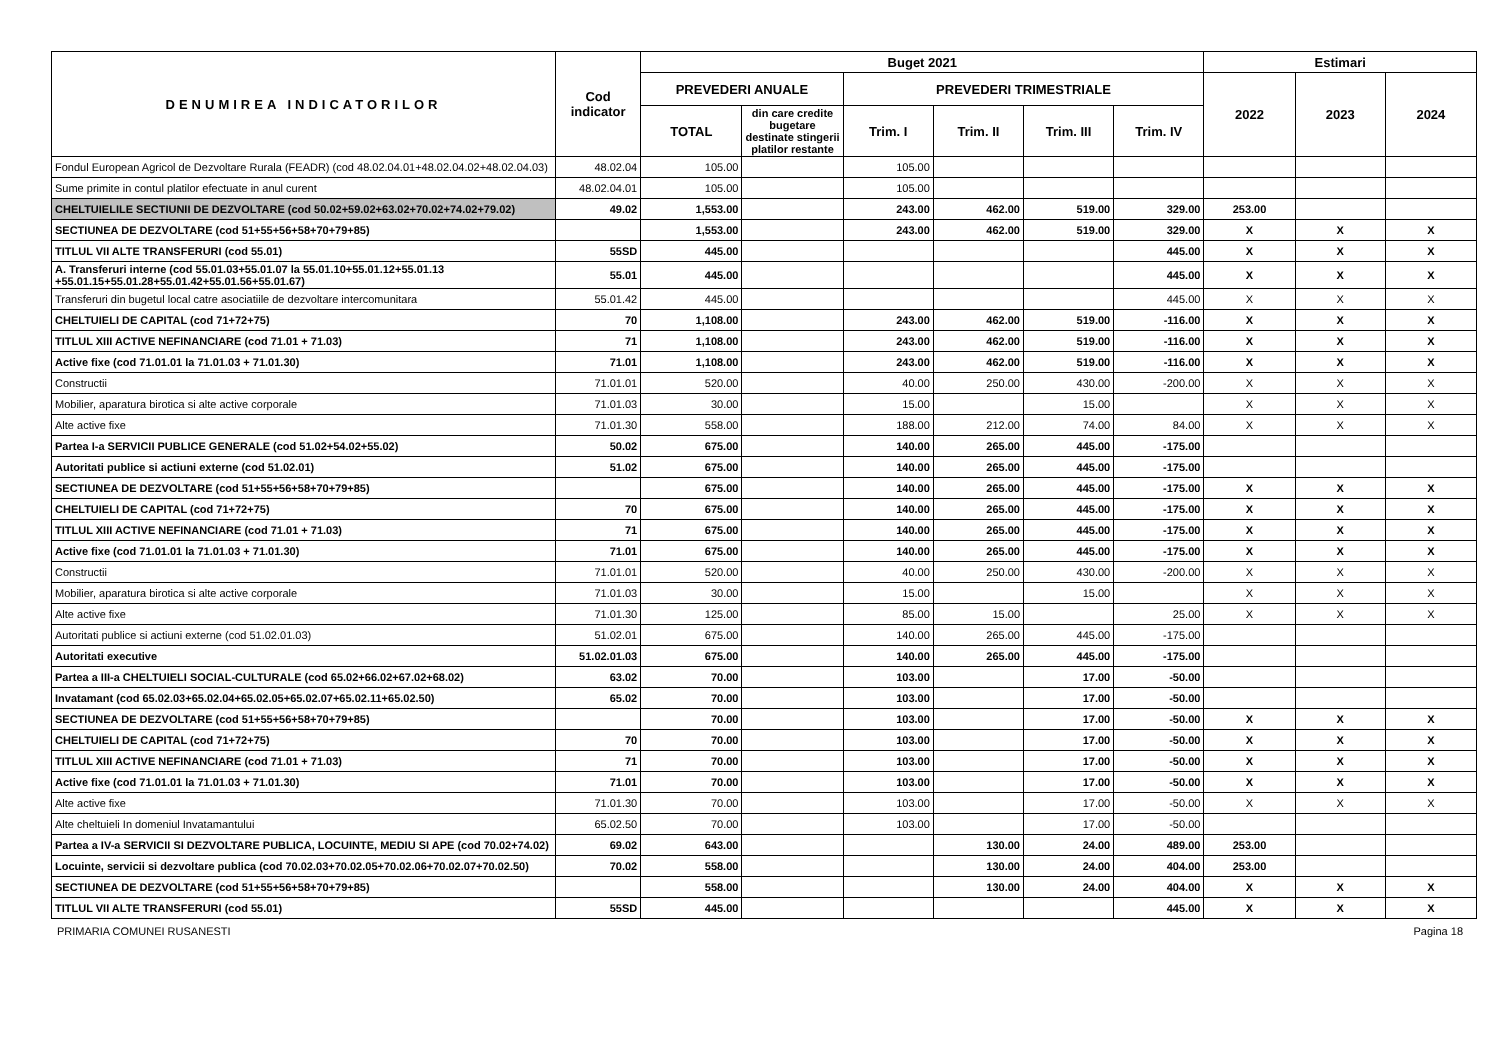| DENUMIREA INDICATORILOR | Cod indicator | Buget 2021 | | | | | | Estimari | | |
| --- | --- | --- | --- | --- | --- | --- | --- | --- | --- | --- |
| | | PREVEDERI ANUALE | | PREVEDERI TRIMESTRIALE | | | | 2022 | 2023 | 2024 |
| | | TOTAL | din care credite bugetare destinate stingerii platilor restante | Trim. I | Trim. II | Trim. III | Trim. IV | | | |
| Fondul European Agricol de Dezvoltare Rurala (FEADR) (cod 48.02.04.01+48.02.04.02+48.02.04.03) | 48.02.04 | 105.00 | | 105.00 | | | | | | |
| Sume primite in contul platilor efectuate in anul curent | 48.02.04.01 | 105.00 | | 105.00 | | | | | | |
| CHELTUIELILE SECTIUNII DE DEZVOLTARE (cod 50.02+59.02+63.02+70.02+74.02+79.02) | 49.02 | 1,553.00 | | 243.00 | 462.00 | 519.00 | 329.00 | 253.00 | | |
| SECTIUNEA DE DEZVOLTARE (cod 51+55+56+58+70+79+85) | | 1,553.00 | | 243.00 | 462.00 | 519.00 | 329.00 | X | X | X |
| TITLUL VII ALTE TRANSFERURI (cod 55.01) | 55SD | 445.00 | | | | | 445.00 | X | X | X |
| A. Transferuri interne (cod 55.01.03+55.01.07 la 55.01.10+55.01.12+55.01.13 +55.01.15+55.01.28+55.01.42+55.01.56+55.01.67) | 55.01 | 445.00 | | | | | 445.00 | X | X | X |
| Transferuri din bugetul local catre asociatiile de dezvoltare intercomunitara | 55.01.42 | 445.00 | | | | | 445.00 | X | X | X |
| CHELTUIELI DE CAPITAL (cod 71+72+75) | 70 | 1,108.00 | | 243.00 | 462.00 | 519.00 | -116.00 | X | X | X |
| TITLUL XIII ACTIVE NEFINANCIARE (cod 71.01 + 71.03) | 71 | 1,108.00 | | 243.00 | 462.00 | 519.00 | -116.00 | X | X | X |
| Active fixe (cod 71.01.01 la 71.01.03 + 71.01.30) | 71.01 | 1,108.00 | | 243.00 | 462.00 | 519.00 | -116.00 | X | X | X |
| Constructii | 71.01.01 | 520.00 | | 40.00 | 250.00 | 430.00 | -200.00 | X | X | X |
| Mobilier, aparatura birotica si alte active corporale | 71.01.03 | 30.00 | | 15.00 | | 15.00 | | X | X | X |
| Alte active fixe | 71.01.30 | 558.00 | | 188.00 | 212.00 | 74.00 | 84.00 | X | X | X |
| Partea I-a SERVICII PUBLICE GENERALE (cod 51.02+54.02+55.02) | 50.02 | 675.00 | | 140.00 | 265.00 | 445.00 | -175.00 | | | |
| Autoritati publice si actiuni externe (cod 51.02.01) | 51.02 | 675.00 | | 140.00 | 265.00 | 445.00 | -175.00 | | | |
| SECTIUNEA DE DEZVOLTARE (cod 51+55+56+58+70+79+85) | | 675.00 | | 140.00 | 265.00 | 445.00 | -175.00 | X | X | X |
| CHELTUIELI DE CAPITAL (cod 71+72+75) | 70 | 675.00 | | 140.00 | 265.00 | 445.00 | -175.00 | X | X | X |
| TITLUL XIII ACTIVE NEFINANCIARE (cod 71.01 + 71.03) | 71 | 675.00 | | 140.00 | 265.00 | 445.00 | -175.00 | X | X | X |
| Active fixe (cod 71.01.01 la 71.01.03 + 71.01.30) | 71.01 | 675.00 | | 140.00 | 265.00 | 445.00 | -175.00 | X | X | X |
| Constructii | 71.01.01 | 520.00 | | 40.00 | 250.00 | 430.00 | -200.00 | X | X | X |
| Mobilier, aparatura birotica si alte active corporale | 71.01.03 | 30.00 | | 15.00 | | 15.00 | | X | X | X |
| Alte active fixe | 71.01.30 | 125.00 | | 85.00 | 15.00 | | 25.00 | X | X | X |
| Autoritati publice si actiuni externe (cod 51.02.01.03) | 51.02.01 | 675.00 | | 140.00 | 265.00 | 445.00 | -175.00 | | | |
| Autoritati executive | 51.02.01.03 | 675.00 | | 140.00 | 265.00 | 445.00 | -175.00 | | | |
| Partea a III-a CHELTUIELI SOCIAL-CULTURALE (cod 65.02+66.02+67.02+68.02) | 63.02 | 70.00 | | 103.00 | | 17.00 | -50.00 | | | |
| Invatamant (cod 65.02.03+65.02.04+65.02.05+65.02.07+65.02.11+65.02.50) | 65.02 | 70.00 | | 103.00 | | 17.00 | -50.00 | | | |
| SECTIUNEA DE DEZVOLTARE (cod 51+55+56+58+70+79+85) | | 70.00 | | 103.00 | | 17.00 | -50.00 | X | X | X |
| CHELTUIELI DE CAPITAL (cod 71+72+75) | 70 | 70.00 | | 103.00 | | 17.00 | -50.00 | X | X | X |
| TITLUL XIII ACTIVE NEFINANCIARE (cod 71.01 + 71.03) | 71 | 70.00 | | 103.00 | | 17.00 | -50.00 | X | X | X |
| Active fixe (cod 71.01.01 la 71.01.03 + 71.01.30) | 71.01 | 70.00 | | 103.00 | | 17.00 | -50.00 | X | X | X |
| Alte active fixe | 71.01.30 | 70.00 | | 103.00 | | 17.00 | -50.00 | X | X | X |
| Alte cheltuieli In domeniul Invatamantului | 65.02.50 | 70.00 | | 103.00 | | 17.00 | -50.00 | | | |
| Partea a IV-a SERVICII SI DEZVOLTARE PUBLICA, LOCUINTE, MEDIU SI APE (cod 70.02+74.02) | 69.02 | 643.00 | | | 130.00 | 24.00 | 489.00 | 253.00 | | |
| Locuinte, servicii si dezvoltare publica (cod 70.02.03+70.02.05+70.02.06+70.02.07+70.02.50) | 70.02 | 558.00 | | | 130.00 | 24.00 | 404.00 | 253.00 | | |
| SECTIUNEA DE DEZVOLTARE (cod 51+55+56+58+70+79+85) | | 558.00 | | | 130.00 | 24.00 | 404.00 | X | X | X |
| TITLUL VII ALTE TRANSFERURI (cod 55.01) | 55SD | 445.00 | | | | | 445.00 | X | X | X |
PRIMARIA COMUNEI RUSANESTI Pagina 18